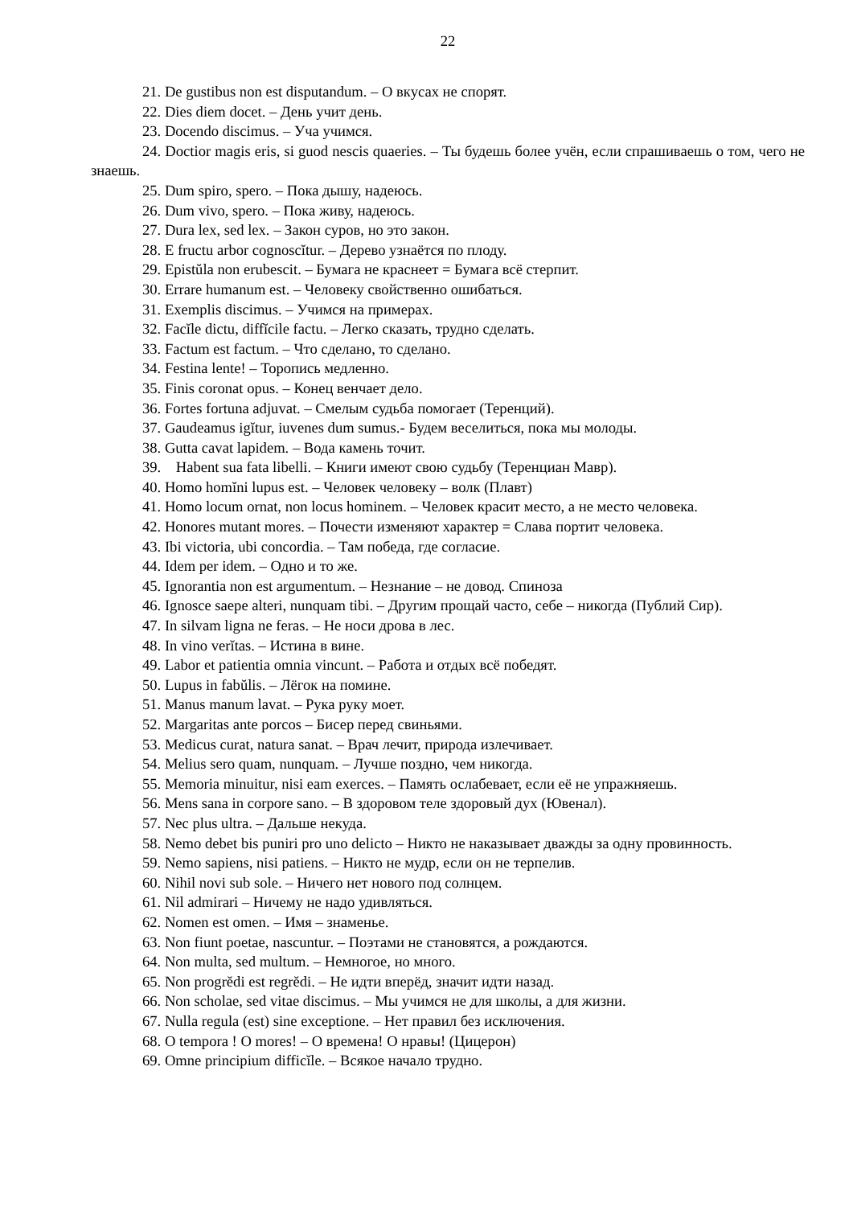22
21. De gustibus non est disputandum. – О вкусах не спорят.
22. Dies diem docet. – День учит день.
23. Docendo discimus. – Уча учимся.
24. Doctior magis eris, si guod nescis quaeries. – Ты будешь более учён, если спрашиваешь о том, чего не знаешь.
25. Dum spiro, spero. – Пока дышу, надеюсь.
26. Dum vivo, spero. – Пока живу, надеюсь.
27. Dura lex, sed lex. – Закон суров, но это закон.
28. E fructu arbor cognoscĭtur. – Дерево узнаётся по плоду.
29. Epistŭla non erubescit. – Бумага не краснеет = Бумага всё стерпит.
30. Errare humanum est. – Человеку свойственно ошибаться.
31. Exemplis discimus. – Учимся на примерах.
32. Facĭle dictu, diffĭcile factu. – Легко сказать, трудно сделать.
33. Factum est factum. – Что сделано, то сделано.
34. Festina lente! – Торопись медленно.
35. Finis coronat opus. – Конец венчает дело.
36. Fortes fortuna adjuvat. – Смелым судьба помогает (Теренций).
37. Gaudeamus igĭtur, iuvenes dum sumus.- Будем веселиться, пока мы молоды.
38. Gutta cavat lapidem. – Вода камень точит.
39. Habent sua fata libelli. – Книги имеют свою судьбу (Теренциан Мавр).
40. Homo homĭni lupus est. – Человек человеку – волк (Плавт)
41. Homo locum ornat, non locus hominem. – Человек красит место, а не место человека.
42. Honores mutant mores. – Почести изменяют характер = Слава портит человека.
43. Ibi victoria, ubi concordia. – Там победа, где согласие.
44. Idem per idem. – Одно и то же.
45. Ignorantia non est argumentum. – Незнание – не довод. Спиноза
46. Ignosce saepe alteri, nunquam tibi. – Другим прощай часто, себе – никогда (Публий Сир).
47. In silvam ligna ne feras. – Не носи дрова в лес.
48. In vino verĭtas. – Истина в вине.
49. Labor et patientia omnia vincunt. – Работа и отдых всё победят.
50. Lupus in fabŭlis. – Лёгок на помине.
51. Manus manum lavat. – Рука руку моет.
52. Margaritas ante porcos – Бисер перед свиньями.
53. Medicus curat, natura sanat. – Врач лечит, природа излечивает.
54. Melius sero quam, nunquam. – Лучше поздно, чем никогда.
55. Memoria minuitur, nisi eam exerces. – Память ослабевает, если её не упражняешь.
56. Mens sana in corpore sano. – В здоровом теле здоровый дух (Ювенал).
57. Nec plus ultra. – Дальше некуда.
58. Nemo debet bis puniri pro uno delicto – Никто не наказывает дважды за одну провинность.
59. Nemo sapiens, nisi patiens. – Никто не мудр, если он не терпелив.
60. Nihil novi sub sole. – Ничего нет нового под солнцем.
61. Nil admirari – Ничему не надо удивляться.
62. Nomen est omen. – Имя – знаменье.
63. Non fiunt poetae, nascuntur. – Поэтами не становятся, а рождаются.
64. Non multa, sed multum. – Немногое, но много.
65. Non progrĕdi est regrĕdi. – Не идти вперёд, значит идти назад.
66. Non scholae, sed vitae discimus. – Мы учимся не для школы, а для жизни.
67. Nulla regula (est) sine exceptione. – Нет правил без исключения.
68. O tempora ! O mores! – О времена! О нравы! (Цицерон)
69. Omne principium difficĭle. – Всякое начало трудно.